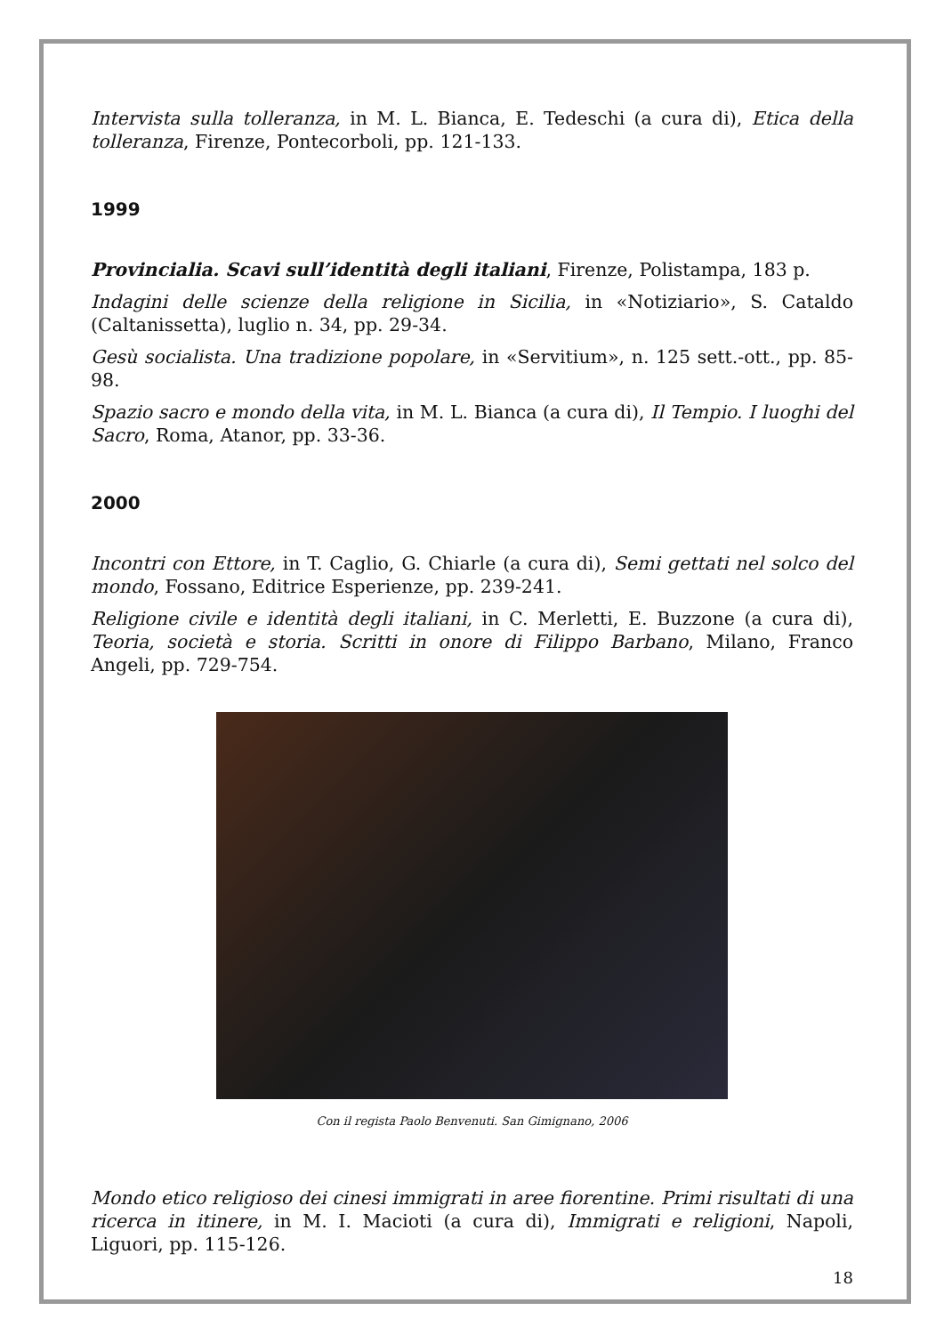Intervista sulla tolleranza, in M. L. Bianca, E. Tedeschi (a cura di), Etica della tolleranza, Firenze, Pontecorboli, pp. 121-133.
1999
Provincialia. Scavi sull’identità degli italiani, Firenze, Polistampa, 183 p.
Indagini delle scienze della religione in Sicilia, in «Notiziario», S. Cataldo (Caltanissetta), luglio n. 34, pp. 29-34.
Gesù socialista. Una tradizione popolare, in «Servitium», n. 125 sett.-ott., pp. 85-98.
Spazio sacro e mondo della vita, in M. L. Bianca (a cura di), Il Tempio. I luoghi del Sacro, Roma, Atanor, pp. 33-36.
2000
Incontri con Ettore, in T. Caglio, G. Chiarle (a cura di), Semi gettati nel solco del mondo, Fossano, Editrice Esperienze, pp. 239-241.
Religione civile e identità degli italiani, in C. Merletti, E. Buzzone (a cura di), Teoria, società e storia. Scritti in onore di Filippo Barbano, Milano, Franco Angeli, pp. 729-754.
Con il regista Paolo Benvenuti. San Gimignano, 2006
Mondo etico religioso dei cinesi immigrati in aree fiorentine. Primi risultati di una ricerca in itinere, in M. I. Macioti (a cura di), Immigrati e religioni, Napoli, Liguori, pp. 115-126.
18